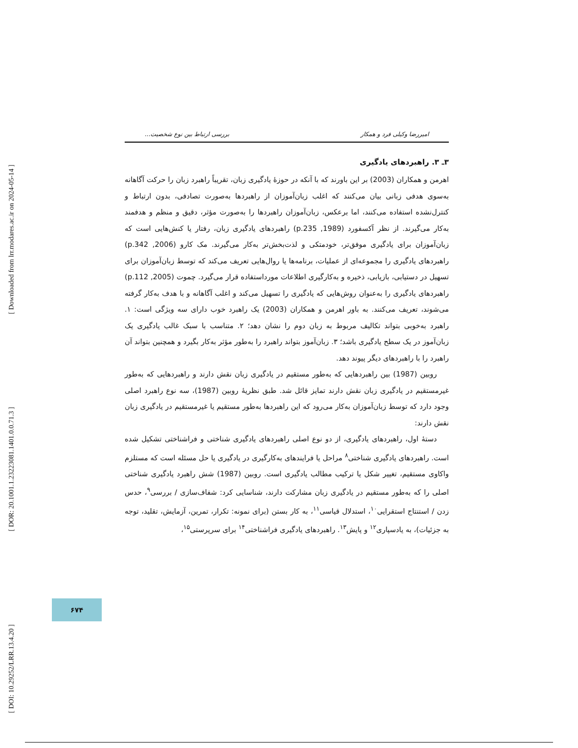[ Downloaded from lrr.modares.ac.ir on 2024-05-14 ]
[ DOR: 20.1001.1.23223081.1401.0.0.71.3 ]
[ DOI: 10.29252/LRR.13.4.20 ]
امیررضا وکیلی فرد و همکار بررسی ارتباط بین نوع شخصیت...
۳ـ ۳. راهبردهای یادگیری
اهرمن و همکاران (2003) بر این باورند که با آنکه در حوزهٔ یادگیری زبان، تقریباً راهبرد زبان را حرکت آگاهانه به‌سوی هدفی زبانی بیان می‌کنند که اغلب زبان‌آموزان از راهبردها به‌صورت تصادفی، بدون ارتباط و کنترل‌نشده استفاده می‌کنند، اما برعکس، زبان‌آموزان راهبردها را به‌صورت مؤثر، دقیق و منظم و هدفمند به‌کار می‌گیرند. از نظر آکسفورد (1989, p.235) راهبردهای یادگیری زبان، رفتار یا کنش‌هایی است که زبان‌آموزان برای یادگیری موفق‌تر، خودمتکی و لذت‌بخش‌تر به‌کار می‌گیرند. مک کارو (2006, p.342) راهبردهای یادگیری را مجموعه‌ای از عملیات، برنامه‌ها یا روال‌هایی تعریف می‌کند که توسط زبان‌آموزان برای تسهیل در دستیابی، بازیابی، ذخیره و به‌کارگیری اطلاعات مورداستفاده قرار می‌گیرد. چموت (2005, p.112) راهبردهای یادگیری را به‌عنوان روش‌هایی که یادگیری را تسهیل می‌کند و اغلب آگاهانه و با هدف به‌کار گرفته می‌شوند، تعریف می‌کنند. به باور اهرمن و همکاران (2003) یک راهبرد خوب دارای سه ویژگی است: ۱. راهبرد به‌خوبی بتواند تکالیف مربوط به زبان دوم را نشان دهد؛ ۲. متناسب با سبک غالب یادگیری یک زبان‌آموز در یک سطح یادگیری باشد؛ ۳. زبان‌آموز بتواند راهبرد را به‌طور مؤثر به‌کار بگیرد و همچنین بتواند آن راهبرد را با راهبردهای دیگر پیوند دهد.
روبین (1987) بین راهبردهایی که به‌طور مستقیم در یادگیری زبان نقش دارند و راهبردهایی که به‌طور غیرمستقیم در یادگیری زبان نقش دارند تمایز قائل شد. طبق نظریهٔ روبین (1987)، سه نوع راهبرد اصلی وجود دارد که توسط زبان‌آموزان به‌کار می‌رود که این راهبردها به‌طور مستقیم یا غیرمستقیم در یادگیری زبان نقش دارند:
دستهٔ اول، راهبردهای یادگیری، از دو نوع اصلی راهبردهای یادگیری شناختی و فراشناختی تشکیل شده است. راهبردهای یادگیری شناختی<sup>۸</sup> مراحل یا فرایندهای به‌کارگیری در یادگیری یا حل مسئله است که مستلزم واکاوی مستقیم، تغییر شکل یا ترکیب مطالب یادگیری است. روبین (1987) شش راهبرد یادگیری شناختی اصلی را که به‌طور مستقیم در یادگیری زبان مشارکت دارند، شناسایی کرد: شفاف‌سازی / بررسی<sup>۹</sup>، حدس زدن / استنتاج استقرایی<sup>۱۰</sup>، استدلال قیاسی<sup>۱۱</sup>، به کار بستن (برای نمونه: تکرار، تمرین، آزمایش، تقلید، توجه به جزئیات)، به یادسپاری<sup>۱۲</sup> و پایش<sup>۱۳</sup>. راهبردهای یادگیری فراشناختی<sup>۱۴</sup> برای سرپرستی<sup>۱۵</sup>،
۶۷۴